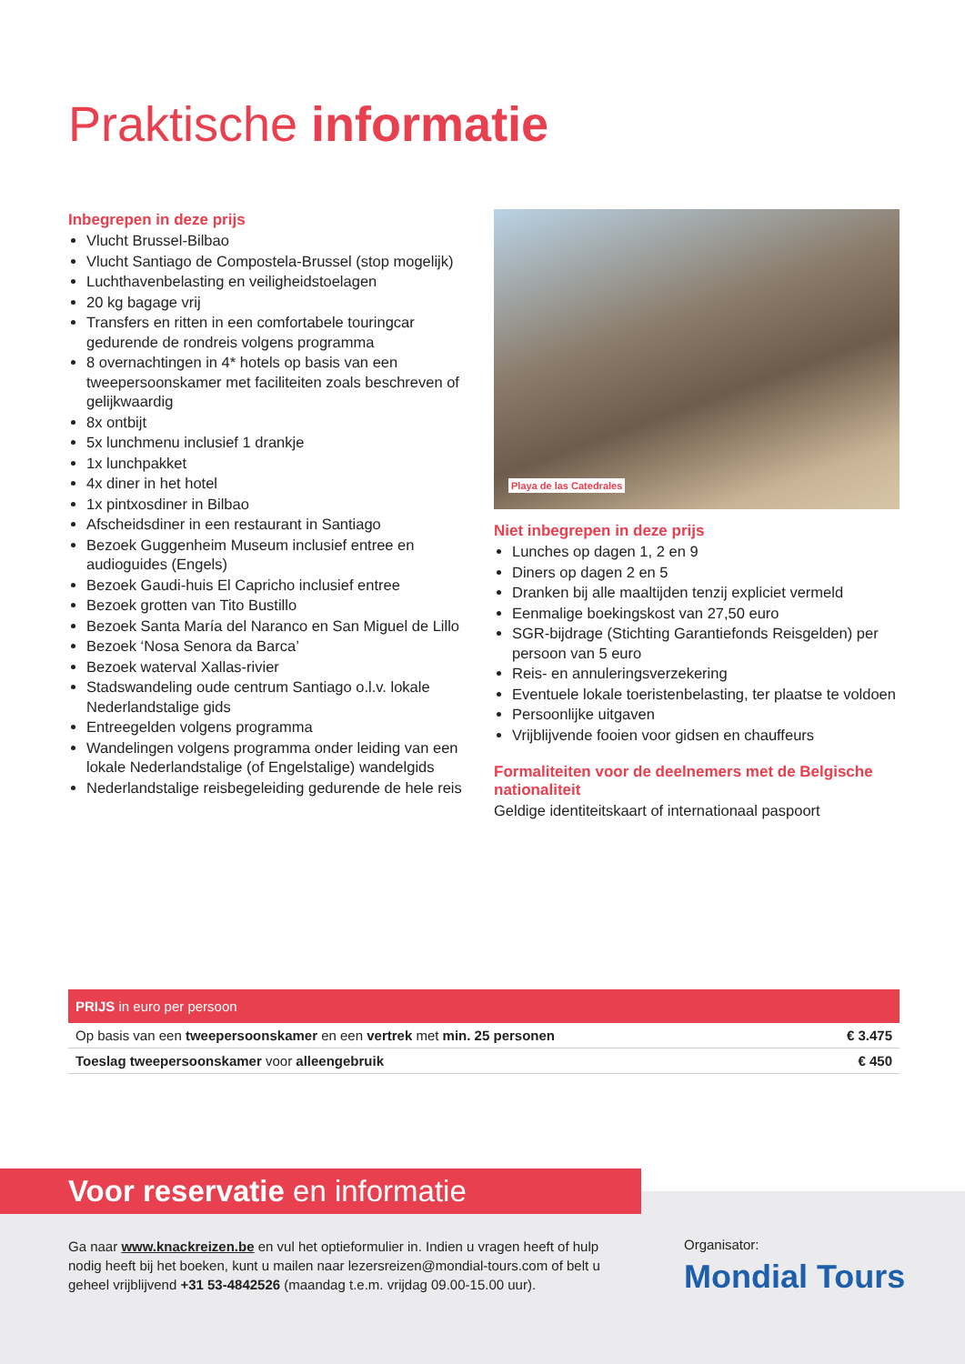Praktische informatie
Inbegrepen in deze prijs
Vlucht Brussel-Bilbao
Vlucht Santiago de Compostela-Brussel (stop mogelijk)
Luchthavenbelasting en veiligheidstoelagen
20 kg bagage vrij
Transfers en ritten in een comfortabele touringcar gedurende de rondreis volgens programma
8 overnachtingen in 4* hotels op basis van een tweepersoonskamer met faciliteiten zoals beschreven of gelijkwaardig
8x ontbijt
5x lunchmenu inclusief 1 drankje
1x lunchpakket
4x diner in het hotel
1x pintxosdiner in Bilbao
Afscheidsdiner in een restaurant in Santiago
Bezoek Guggenheim Museum inclusief entree en audioguides (Engels)
Bezoek Gaudi-huis El Capricho inclusief entree
Bezoek grotten van Tito Bustillo
Bezoek Santa María del Naranco en San Miguel de Lillo
Bezoek ‘Nosa Senora da Barca’
Bezoek waterval Xallas-rivier
Stadswandeling oude centrum Santiago o.l.v. lokale Nederlandstalige gids
Entreegelden volgens programma
Wandelingen volgens programma onder leiding van een lokale Nederlandstalige (of Engelstalige) wandelgids
Nederlandstalige reisbegeleiding gedurende de hele reis
Playa de las Catedrales
Niet inbegrepen in deze prijs
Lunches op dagen 1, 2 en 9
Diners op dagen 2 en 5
Dranken bij alle maaltijden tenzij expliciet vermeld
Eenmalige boekingskost van 27,50 euro
SGR-bijdrage (Stichting Garantiefonds Reisgelden) per persoon van 5 euro
Reis- en annuleringsverzekering
Eventuele lokale toeristenbelasting, ter plaatse te voldoen
Persoonlijke uitgaven
Vrijblijvende fooien voor gidsen en chauffeurs
Formaliteiten voor de deelnemers met de Belgische nationaliteit
Geldige identiteitskaart of internationaal paspoort
PRIJS in euro per persoon
| Op basis van een tweepersoonskamer en een vertrek met min. 25 personen | € 3.475 |
| Toeslag tweepersoonskamer voor alleengebruik | € 450 |
Voor reservatie en informatie
Ga naar www.knackreizen.be en vul het optieformulier in. Indien u vragen heeft of hulp nodig heeft bij het boeken, kunt u mailen naar lezersreizen@mondial-tours.com of belt u geheel vrijblijvend +31 53-4842526 (maandag t.e.m. vrijdag 09.00-15.00 uur).
Organisator:
Mondial Tours